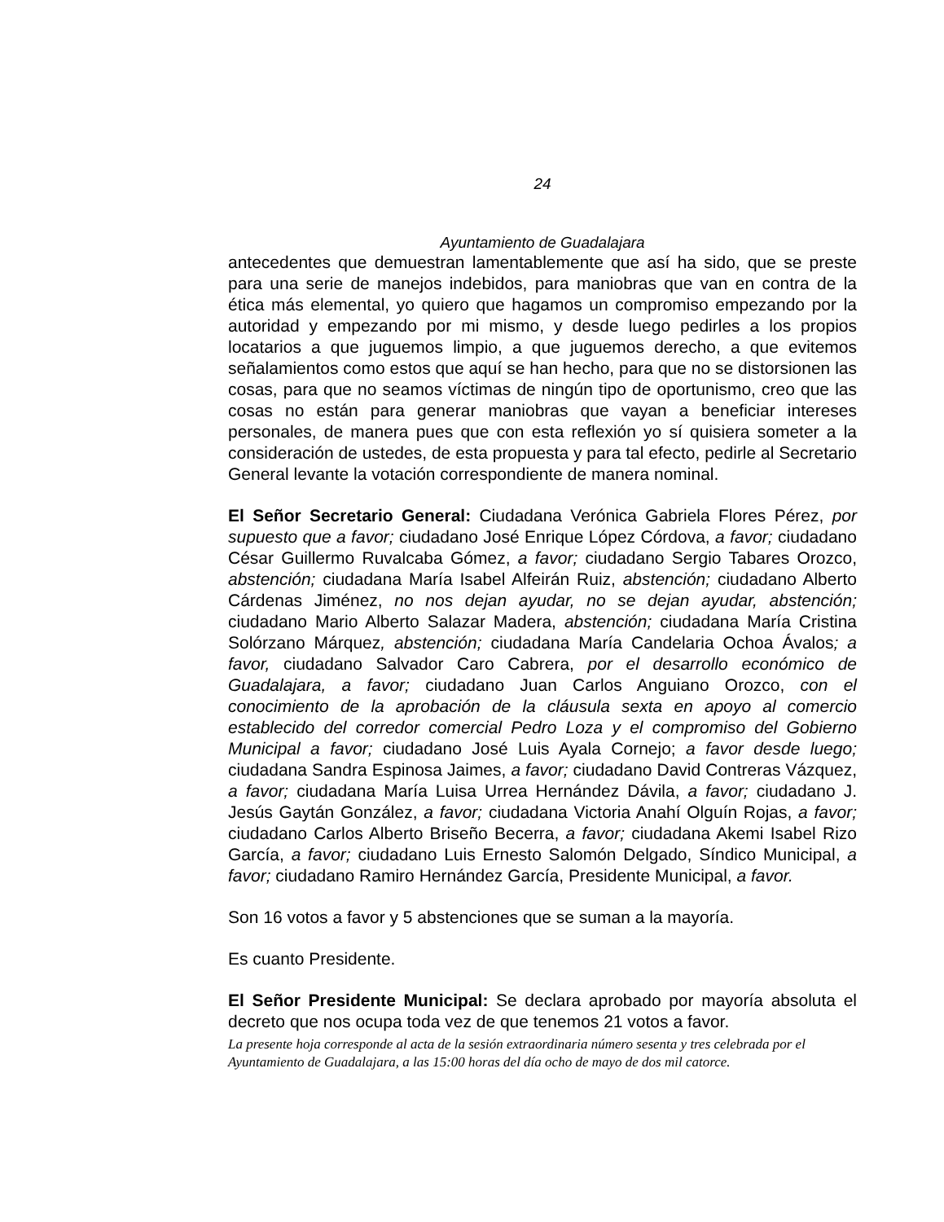24
Ayuntamiento de Guadalajara
antecedentes que demuestran lamentablemente que así ha sido, que se preste para una serie de manejos indebidos, para maniobras que van en contra de la ética más elemental, yo quiero que hagamos un compromiso empezando por la autoridad y empezando por mi mismo, y desde luego pedirles a los propios locatarios a que juguemos limpio, a que juguemos derecho, a que evitemos señalamientos como estos que aquí se han hecho, para que no se distorsionen las cosas, para que no seamos víctimas de ningún tipo de oportunismo, creo que las cosas no están para generar maniobras que vayan a beneficiar intereses personales, de manera pues que con esta reflexión yo sí quisiera someter a la consideración de ustedes, de esta propuesta y para tal efecto, pedirle al Secretario General levante la votación correspondiente de manera nominal.
El Señor Secretario General: Ciudadana Verónica Gabriela Flores Pérez, por supuesto que a favor; ciudadano José Enrique López Córdova, a favor; ciudadano César Guillermo Ruvalcaba Gómez, a favor; ciudadano Sergio Tabares Orozco, abstención; ciudadana María Isabel Alfeirán Ruiz, abstención; ciudadano Alberto Cárdenas Jiménez, no nos dejan ayudar, no se dejan ayudar, abstención; ciudadano Mario Alberto Salazar Madera, abstención; ciudadana María Cristina Solórzano Márquez, abstención; ciudadana María Candelaria Ochoa Ávalos; a favor, ciudadano Salvador Caro Cabrera, por el desarrollo económico de Guadalajara, a favor; ciudadano Juan Carlos Anguiano Orozco, con el conocimiento de la aprobación de la cláusula sexta en apoyo al comercio establecido del corredor comercial Pedro Loza y el compromiso del Gobierno Municipal a favor; ciudadano José Luis Ayala Cornejo; a favor desde luego; ciudadana Sandra Espinosa Jaimes, a favor; ciudadano David Contreras Vázquez, a favor; ciudadana María Luisa Urrea Hernández Dávila, a favor; ciudadano J. Jesús Gaytán González, a favor; ciudadana Victoria Anahí Olguín Rojas, a favor; ciudadano Carlos Alberto Briseño Becerra, a favor; ciudadana Akemi Isabel Rizo García, a favor; ciudadano Luis Ernesto Salomón Delgado, Síndico Municipal, a favor; ciudadano Ramiro Hernández García, Presidente Municipal, a favor.
Son 16 votos a favor y 5 abstenciones que se suman a la mayoría.
Es cuanto Presidente.
El Señor Presidente Municipal: Se declara aprobado por mayoría absoluta el decreto que nos ocupa toda vez de que tenemos 21 votos a favor.
La presente hoja corresponde al acta de la sesión extraordinaria número sesenta y tres celebrada por el Ayuntamiento de Guadalajara, a las 15:00 horas del día ocho de mayo de dos mil catorce.